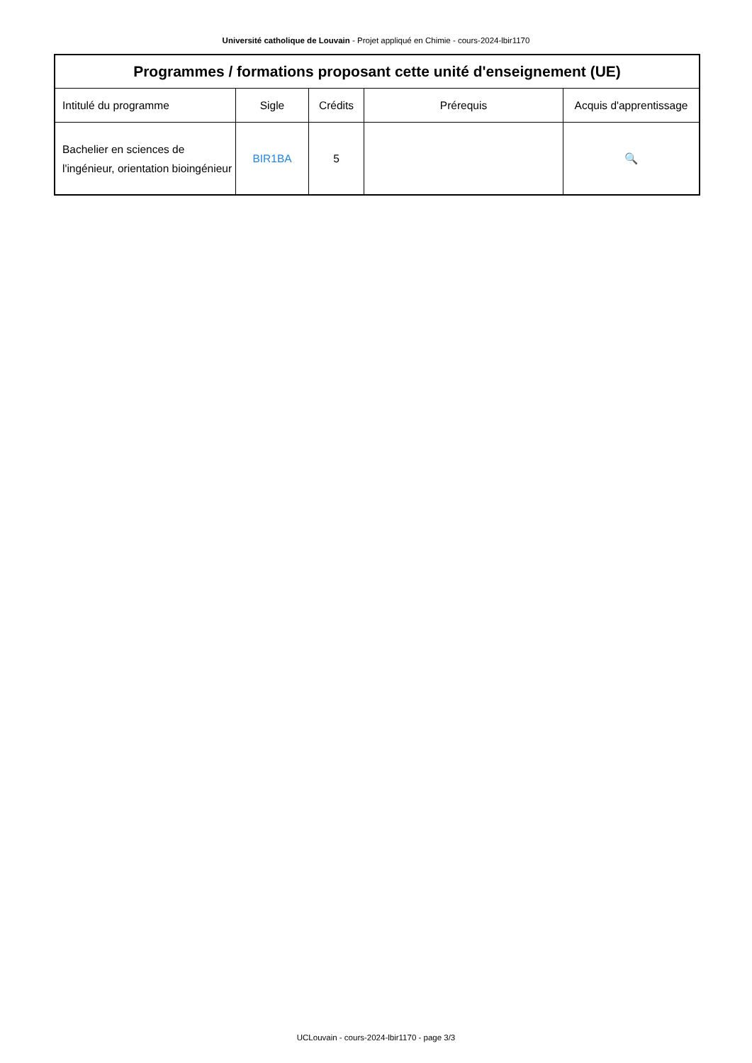Université catholique de Louvain - Projet appliqué en Chimie - cours-2024-lbir1170
| Programmes / formations proposant cette unité d'enseignement (UE) | | | | |
| --- | --- | --- | --- | --- |
| Intitulé du programme | Sigle | Crédits | Prérequis | Acquis d'apprentissage |
| Bachelier en sciences de l'ingénieur, orientation bioingénieur | BIR1BA | 5 | | 🔍 |
UCLouvain - cours-2024-lbir1170 - page 3/3